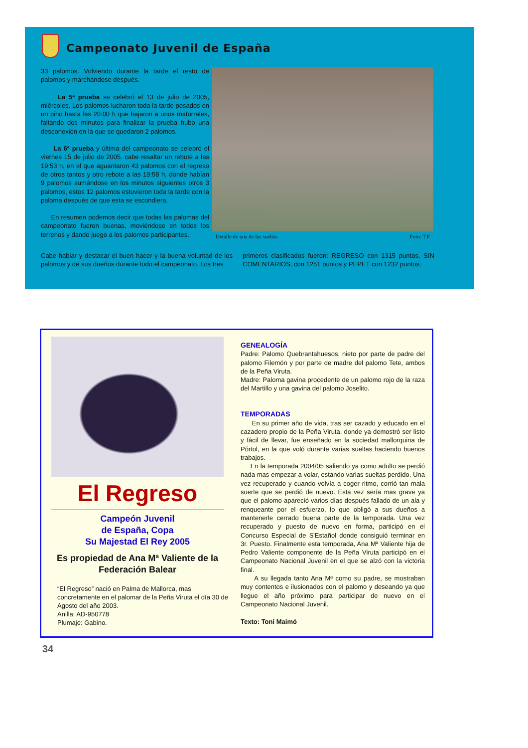Campeonato Juvenil de España
33 palomos. Volviendo durante la tarde el resto de palomos y marchándose después.
La 5ª prueba se celebró el 13 de julio de 2005, miércoles. Los palomos lucharon toda la tarde posados en un pino hasta las 20:00 h que bajaron a unos matorrales, faltando dos minutos para finalizar la prueba hubo una desconexión en la que se quedaron 2 palomos.
La 6ª prueba y última del campeonato se celebró el viernes 15 de julio de 2005. cabe resaltar un rebote a las 19:53 h, en el que aguantaron 43 palomos con el regreso de otros tantos y otro rebote a las 19:58 h, donde habían 9 palomos sumándose en los minutos siguientes otros 3 palomos, estos 12 palomos estuvieron toda la tarde con la paloma después de que esta se escondiera.
En resumen podemos decir que todas las palomas del campeonato fueron buenas, moviéndose en todos los terrenos y dando juego a los palomos participantes.
Detalle de una de las sueltas Foto: T.F.
Cabe hablar y destacar el buen hacer y la buena voluntad de los palomos y de sus dueños durante todo el campeonato. Los tres
primeros clasificados fueron: REGRESO con 1315 puntos, SIN COMENTARIOS, con 1251 puntos y PEPET con 1232 puntos.
El Regreso
Campeón Juvenil
de España, Copa
Su Majestad El Rey 2005
Es propiedad de Ana Mª Valiente de la Federación Balear
“El Regreso” nació en Palma de Mallorca, mas concretamente en el palomar de la Peña Viruta el día 30 de Agosto del año 2003.
Anilla: AD-950778
Plumaje: Gabino.
GENEALOGÍA
Padre: Palomo Quebrantahuesos, nieto por parte de padre del palomo Filemón y por parte de madre del palomo Tete, ambos de la Peña Viruta.
Madre: Paloma gavina procedente de un palomo rojo de la raza del Martillo y una gavina del palomo Joselito.
TEMPORADAS
En su primer año de vida, tras ser cazado y educado en el cazadero propio de la Peña Viruta, donde ya demostró ser listo y fácil de llevar, fue enseñado en la sociedad mallorquina de Pórtol, en la que voló durante varias sueltas haciendo buenos trabajos.
En la temporada 2004/05 saliendo ya como adulto se perdió nada mas empezar a volar, estando varias sueltas perdido. Una vez recuperado y cuando volvía a coger ritmo, corrió tan mala suerte que se perdió de nuevo. Esta vez sería mas grave ya que el palomo apareció varios días después fallado de un ala y renqueante por el esfuerzo, lo que obligó a sus dueños a mantenerle cerrado buena parte de la temporada. Una vez recuperado y puesto de nuevo en forma, participó en el Concurso Especial de S'Estañol donde consiguió terminar en 3r. Puesto. Finalmente esta temporada, Ana Mª Valiente hija de Pedro Valiente componente de la Peña Viruta participó en el Campeonato Nacional Juvenil en el que se alzó con la victoria final.
A su llegada tanto Ana Mª como su padre, se mostraban muy contentos e ilusionados con el palomo y deseando ya que llegue el año próximo para participar de nuevo en el Campeonato Nacional Juvenil.
Texto: Toni Maimó
34